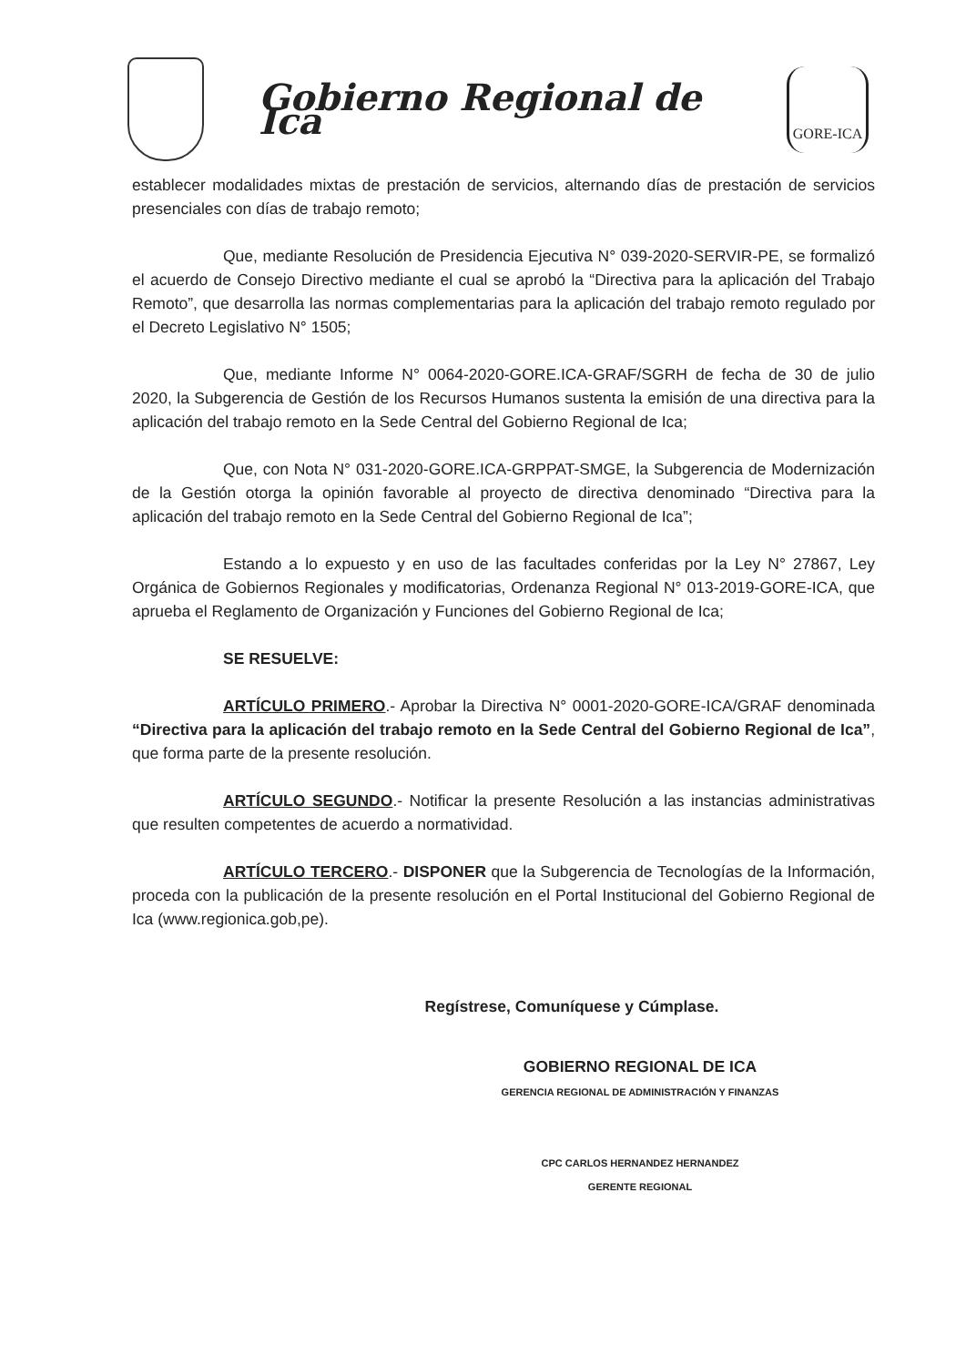Gobierno Regional de Ica
GORE-ICA
establecer modalidades mixtas de prestación de servicios, alternando días de prestación de servicios presenciales con días de trabajo remoto;
Que, mediante Resolución de Presidencia Ejecutiva N° 039-2020-SERVIR-PE, se formalizó el acuerdo de Consejo Directivo mediante el cual se aprobó la “Directiva para la aplicación del Trabajo Remoto”, que desarrolla las normas complementarias para la aplicación del trabajo remoto regulado por el Decreto Legislativo N° 1505;
Que, mediante Informe N° 0064-2020-GORE.ICA-GRAF/SGRH de fecha de 30 de julio 2020, la Subgerencia de Gestión de los Recursos Humanos sustenta la emisión de una directiva para la aplicación del trabajo remoto en la Sede Central del Gobierno Regional de Ica;
Que, con Nota N° 031-2020-GORE.ICA-GRPPAT-SMGE, la Subgerencia de Modernización de la Gestión otorga la opinión favorable al proyecto de directiva denominado “Directiva para la aplicación del trabajo remoto en la Sede Central del Gobierno Regional de Ica”;
Estando a lo expuesto y en uso de las facultades conferidas por la Ley N° 27867, Ley Orgánica de Gobiernos Regionales y modificatorias, Ordenanza Regional N° 013-2019-GORE-ICA, que aprueba el Reglamento de Organización y Funciones del Gobierno Regional de Ica;
SE RESUELVE:
ARTÍCULO PRIMERO.- Aprobar la Directiva N° 0001-2020-GORE-ICA/GRAF denominada “Directiva para la aplicación del trabajo remoto en la Sede Central del Gobierno Regional de Ica”, que forma parte de la presente resolución.
ARTÍCULO SEGUNDO.- Notificar la presente Resolución a las instancias administrativas que resulten competentes de acuerdo a normatividad.
ARTÍCULO TERCERO.- DISPONER que la Subgerencia de Tecnologías de la Información, proceda con la publicación de la presente resolución en el Portal Institucional del Gobierno Regional de Ica (www.regionica.gob,pe).
Regístrese, Comuníquese y Cúmplase.
GOBIERNO REGIONAL DE ICA
GERENCIA REGIONAL DE ADMINISTRACIÓN Y FINANZAS
CPC CARLOS HERNANDEZ HERNANDEZ
GERENTE REGIONAL